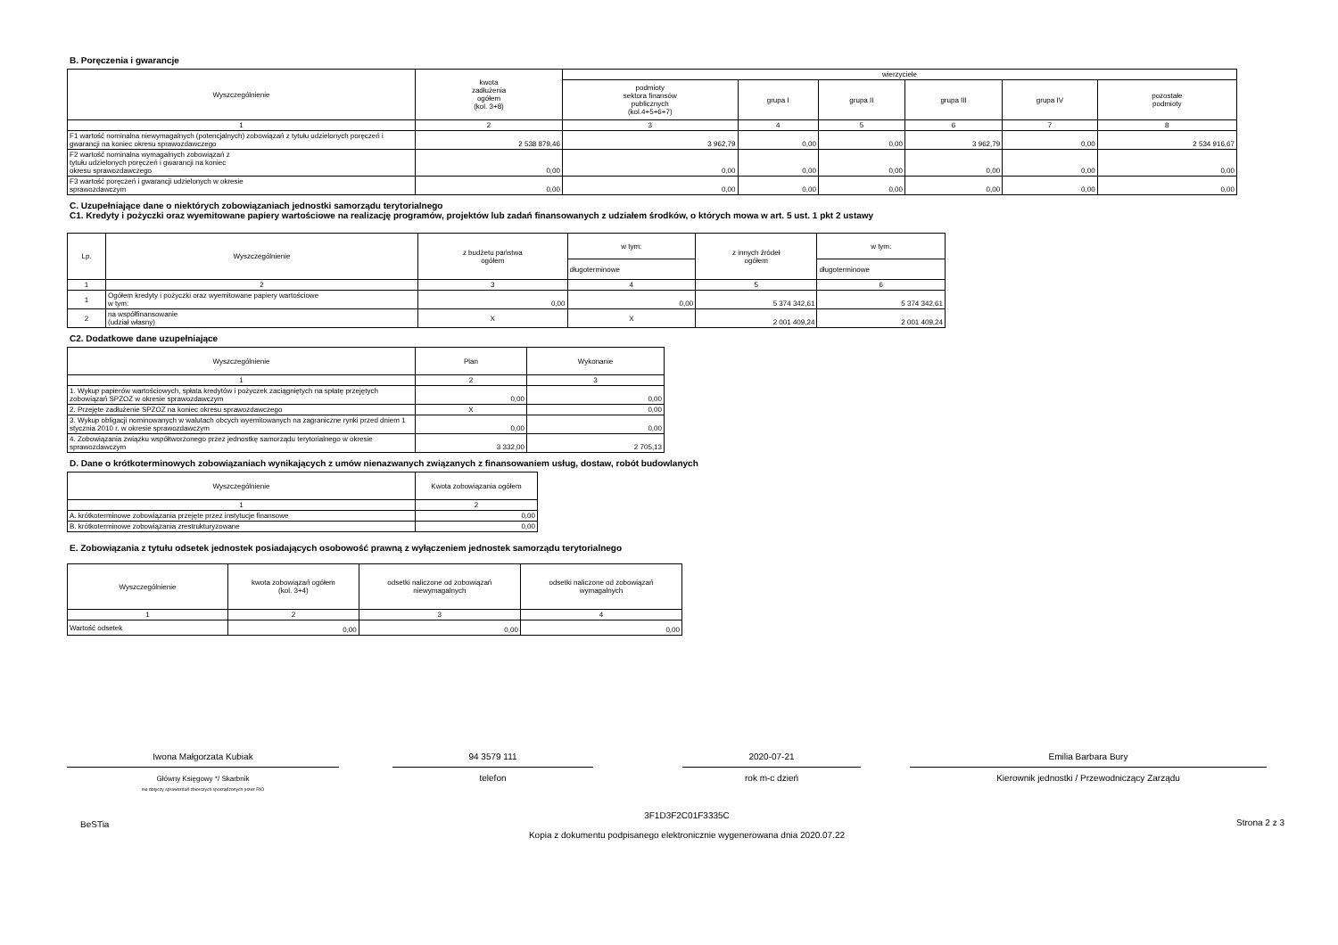B. Poręczenia i gwarancje
| Wyszczególnienie | kwota zadłużenia ogółem (kol. 3+8) | wierzyciele | | | | | |
| --- | --- | --- | --- | --- | --- | --- | --- |
| | | podmioty sektora finansów publicznych (kol.4+5+6+7) | grupa I | grupa II | grupa III | grupa IV | pozostałe podmioty |
| 1 | 2 | 3 | 4 | 5 | 6 | 7 | 8 |
| F1 wartość nominalna niewymagalnych (potencjalnych) zobowiązań z tytułu udzielonych poręczeń i gwarancji na koniec okresu sprawozdawczego | 2 538 879,46 | 3 962,79 | 0,00 | 0,00 | 3 962,79 | 0,00 | 2 534 916,67 |
| F2 wartość nominalna wymagalnych zobowiązań z tytułu udzielonych poręczeń i gwarancji na koniec okresu sprawozdawczego | 0,00 | 0,00 | 0,00 | 0,00 | 0,00 | 0,00 | 0,00 |
| F3 wartość poręczeń i gwarancji udzielonych w okresie sprawozdawczym | 0,00 | 0,00 | 0,00 | 0,00 | 0,00 | 0,00 | 0,00 |
C. Uzupełniające dane o niektórych zobowiązaniach jednostki samorządu terytorialnego
C1. Kredyty i pożyczki oraz wyemitowane papiery wartościowe na realizację programów, projektów lub zadań finansowanych z udziałem środków, o których mowa w art. 5 ust. 1 pkt 2 ustawy
| Lp. | Wyszczególnienie | z budżetu państwa ogółem | w tym: | z innych źródeł ogółem | w tym: |
| --- | --- | --- | --- | --- | --- |
| | | | długoterminowe | | długoterminowe |
| 1 | 2 | 3 | 4 | 5 | 6 |
| 1 | Ogółem kredyty i pożyczki oraz wyemitowane papiery wartościowe w tym: | 0,00 | 0,00 | 5 374 342,61 | 5 374 342,61 |
| 2 | na współfinansowanie (udział własny) | X | X | 2 001 409,24 | 2 001 409,24 |
C2. Dodatkowe dane uzupełniające
| Wyszczególnienie | Plan | Wykonanie |
| --- | --- | --- |
| 1 | 2 | 3 |
| 1. Wykup papierów wartościowych, spłata kredytów i pożyczek zaciągniętych na spłatę przejętych zobowiązań SPZOZ w okresie sprawozdawczym | 0,00 | 0,00 |
| 2. Przejęte zadłużenie SPZOZ na koniec okresu sprawozdawczego | X | 0,00 |
| 3. Wykup obligacji nominowanych w walutach obcych wyemitowanych na zagraniczne rynki przed dniem 1 stycznia 2010 r. w okresie sprawozdawczym | 0,00 | 0,00 |
| 4. Zobowiązania związku współtworzonego przez jednostkę samorządu terytorialnego w okresie sprawozdawczym | 3 332,00 | 2 705,13 |
D. Dane o krótkoterminowych zobowiązaniach wynikających z umów nienazwanych związanych z finansowaniem usług, dostaw, robót budowlanych
| Wyszczególnienie | Kwota zobowiązania ogółem |
| --- | --- |
| 1 | 2 |
| A. krótkoterminowe zobowiązania przejęte przez instytucje finansowe | 0,00 |
| B. krótkoterminowe zobowiązania zrestrukturyzowane | 0,00 |
E. Zobowiązania z tytułu odsetek jednostek posiadających osobowość prawną z wyłączeniem jednostek samorządu terytorialnego
| Wyszczególnienie | kwota zobowiązań ogółem (kol. 3+4) | odsetki naliczone od zobowiązań niewymagalnych | odsetki naliczone od zobowiązań wymagalnych |
| --- | --- | --- | --- |
| 1 | 2 | 3 | 4 |
| Wartość odsetek | 0,00 | 0,00 | 0,00 |
Iwona Małgorzata Kubiak
Główny Księgowy */ Skarbnik
nie dotyczy sprawozdań zbiorczych sporządzonych przez RIO
94 3579 111
telefon
2020-07-21
rok m-c dzień
Emilia Barbara Bury
Kierownik jednostki / Przewodniczący Zarządu
BeSTia
3F1D3F2C01F3335C
Kopia z dokumentu podpisanego elektronicznie wygenerowana dnia 2020.07.22
Strona 2 z 3